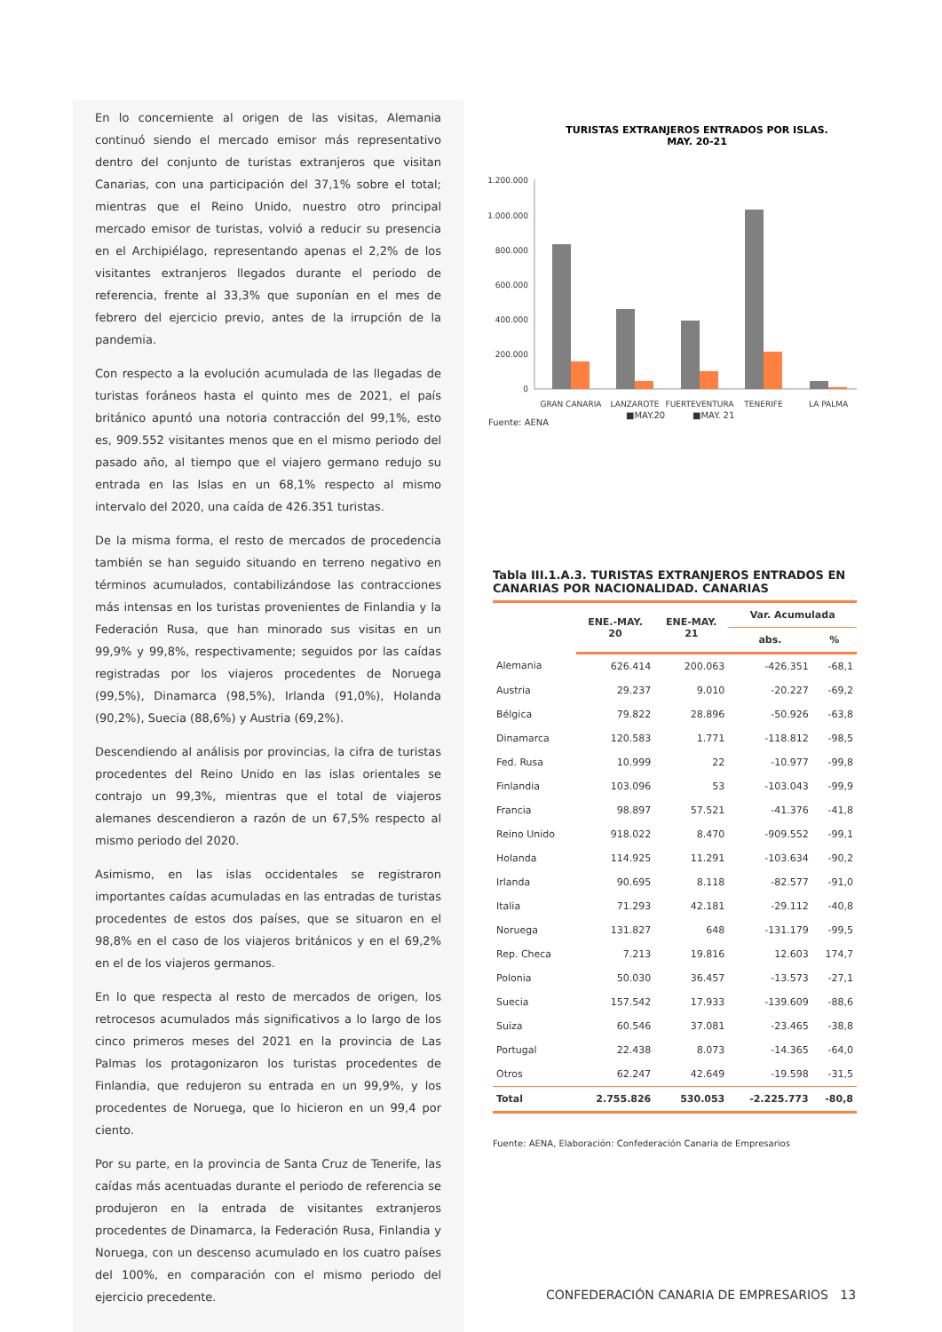En lo concerniente al origen de las visitas, Alemania continuó siendo el mercado emisor más representativo dentro del conjunto de turistas extranjeros que visitan Canarias, con una participación del 37,1% sobre el total; mientras que el Reino Unido, nuestro otro principal mercado emisor de turistas, volvió a reducir su presencia en el Archipiélago, representando apenas el 2,2% de los visitantes extranjeros llegados durante el periodo de referencia, frente al 33,3% que suponían en el mes de febrero del ejercicio previo, antes de la irrupción de la pandemia.
Con respecto a la evolución acumulada de las llegadas de turistas foráneos hasta el quinto mes de 2021, el país británico apuntó una notoria contracción del 99,1%, esto es, 909.552 visitantes menos que en el mismo periodo del pasado año, al tiempo que el viajero germano redujo su entrada en las Islas en un 68,1% respecto al mismo intervalo del 2020, una caída de 426.351 turistas.
De la misma forma, el resto de mercados de procedencia también se han seguido situando en terreno negativo en términos acumulados, contabilizándose las contracciones más intensas en los turistas provenientes de Finlandia y la Federación Rusa, que han minorado sus visitas en un 99,9% y 99,8%, respectivamente; seguidos por las caídas registradas por los viajeros procedentes de Noruega (99,5%), Dinamarca (98,5%), Irlanda (91,0%), Holanda (90,2%), Suecia (88,6%) y Austria (69,2%).
Descendiendo al análisis por provincias, la cifra de turistas procedentes del Reino Unido en las islas orientales se contrajo un 99,3%, mientras que el total de viajeros alemanes descendieron a razón de un 67,5% respecto al mismo periodo del 2020.
Asimismo, en las islas occidentales se registraron importantes caídas acumuladas en las entradas de turistas procedentes de estos dos países, que se situaron en el 98,8% en el caso de los viajeros británicos y en el 69,2% en el de los viajeros germanos.
En lo que respecta al resto de mercados de origen, los retrocesos acumulados más significativos a lo largo de los cinco primeros meses del 2021 en la provincia de Las Palmas los protagonizaron los turistas procedentes de Finlandia, que redujeron su entrada en un 99,9%, y los procedentes de Noruega, que lo hicieron en un 99,4 por ciento.
Por su parte, en la provincia de Santa Cruz de Tenerife, las caídas más acentuadas durante el periodo de referencia se produjeron en la entrada de visitantes extranjeros procedentes de Dinamarca, la Federación Rusa, Finlandia y Noruega, con un descenso acumulado en los cuatro países del 100%, en comparación con el mismo periodo del ejercicio precedente.
TURISTAS EXTRANJEROS ENTRADOS POR ISLAS.
MAY. 20-21
1.200.000
1.000.000
800.000
600.000
400.000
200.000
0
GRAN CANARIA
LANZAROTE
FUERTEVENTURA
TENERIFE
LA PALMA
Fuente: AENA
■MAY.20 ■MAY. 21
Tabla III.1.A.3. TURISTAS EXTRANJEROS ENTRADOS EN CANARIAS POR NACIONALIDAD. CANARIAS
| | ENE.-MAY. 20 | ENE-MAY. 21 | Var. Acumulada | |
| --- | --- | --- | --- | --- |
| | | | abs. | % |
| Alemania | 626.414 | 200.063 | -426.351 | -68,1 |
| Austria | 29.237 | 9.010 | -20.227 | -69,2 |
| Bélgica | 79.822 | 28.896 | -50.926 | -63,8 |
| Dinamarca | 120.583 | 1.771 | -118.812 | -98,5 |
| Fed. Rusa | 10.999 | 22 | -10.977 | -99,8 |
| Finlandia | 103.096 | 53 | -103.043 | -99,9 |
| Francia | 98.897 | 57.521 | -41.376 | -41,8 |
| Reino Unido | 918.022 | 8.470 | -909.552 | -99,1 |
| Holanda | 114.925 | 11.291 | -103.634 | -90,2 |
| Irlanda | 90.695 | 8.118 | -82.577 | -91,0 |
| Italia | 71.293 | 42.181 | -29.112 | -40,8 |
| Noruega | 131.827 | 648 | -131.179 | -99,5 |
| Rep. Checa | 7.213 | 19.816 | 12.603 | 174,7 |
| Polonia | 50.030 | 36.457 | -13.573 | -27,1 |
| Suecia | 157.542 | 17.933 | -139.609 | -88,6 |
| Suiza | 60.546 | 37.081 | -23.465 | -38,8 |
| Portugal | 22.438 | 8.073 | -14.365 | -64,0 |
| Otros | 62.247 | 42.649 | -19.598 | -31,5 |
| Total | 2.755.826 | 530.053 | -2.225.773 | -80,8 |
Fuente: AENA, Elaboración: Confederación Canaria de Empresarios
CONFEDERACIÓN CANARIA DE EMPRESARIOS 13